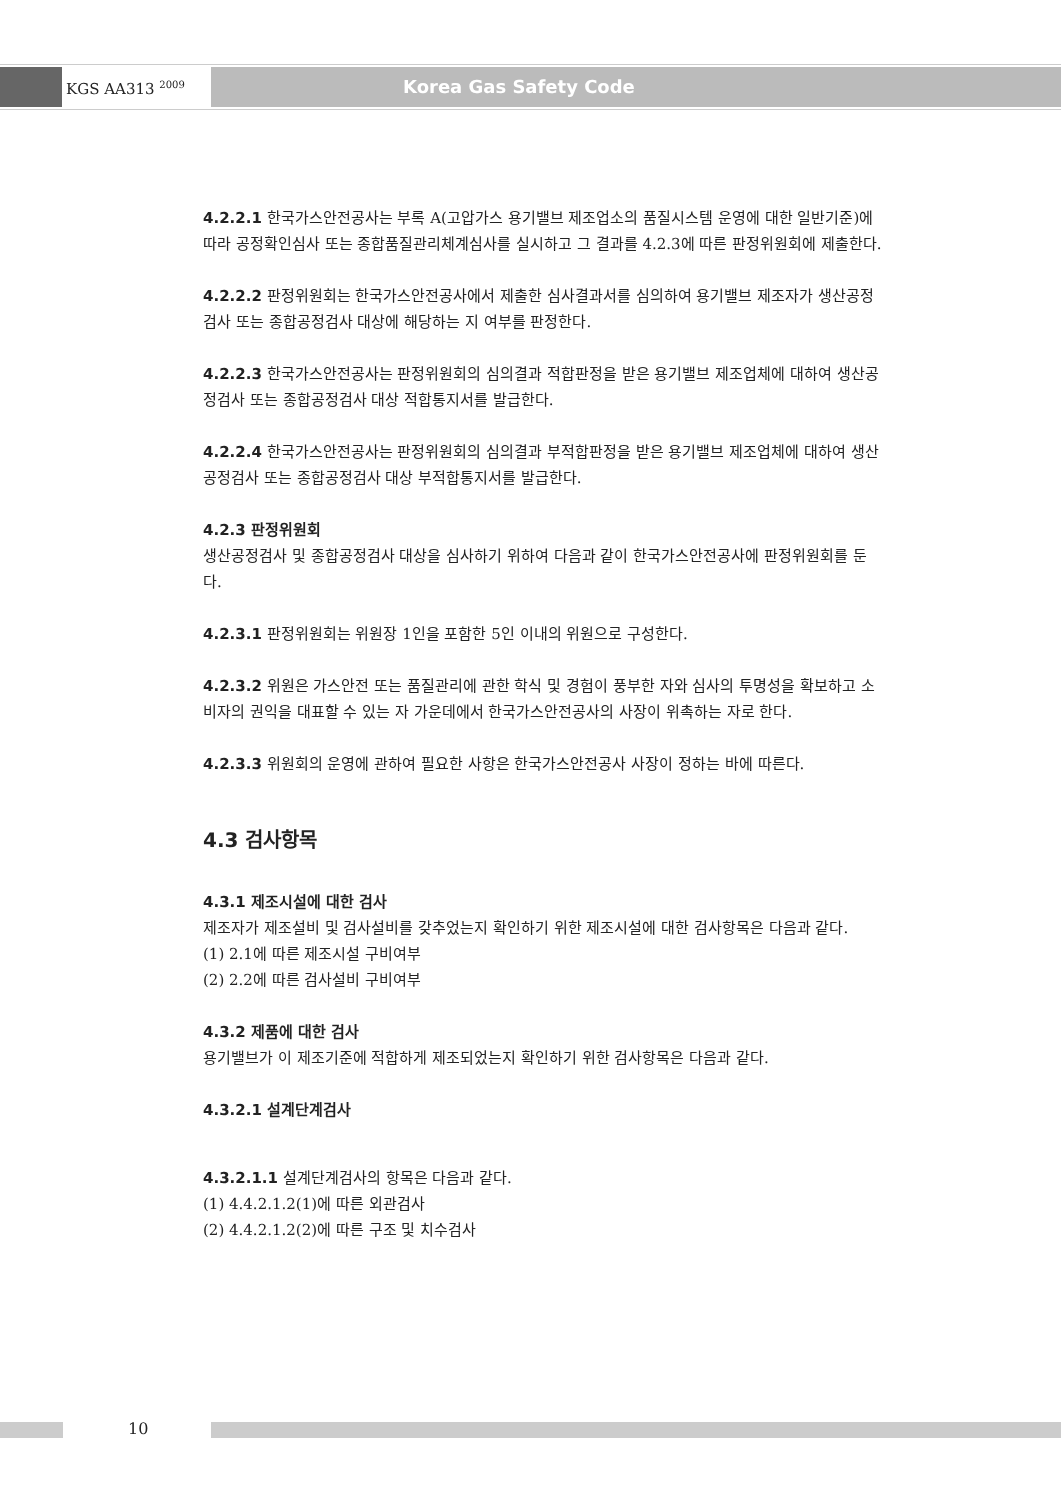KGS AA313 <sup>2009</sup> Korea Gas Safety Code
4.2.2.1 한국가스안전공사는 부록 A(고압가스 용기밸브 제조업소의 품질시스템 운영에 대한 일반기준)에 따라 공정확인심사 또는 종합품질관리체계심사를 실시하고 그 결과를 4.2.3에 따른 판정위원회에 제출한다.
4.2.2.2 판정위원회는 한국가스안전공사에서 제출한 심사결과서를 심의하여 용기밸브 제조자가 생산공정검사 또는 종합공정검사 대상에 해당하는 지 여부를 판정한다.
4.2.2.3 한국가스안전공사는 판정위원회의 심의결과 적합판정을 받은 용기밸브 제조업체에 대하여 생산공정검사 또는 종합공정검사 대상 적합통지서를 발급한다.
4.2.2.4 한국가스안전공사는 판정위원회의 심의결과 부적합판정을 받은 용기밸브 제조업체에 대하여 생산공정검사 또는 종합공정검사 대상 부적합통지서를 발급한다.
4.2.3 판정위원회
생산공정검사 및 종합공정검사 대상을 심사하기 위하여 다음과 같이 한국가스안전공사에 판정위원회를 둔다.
4.2.3.1 판정위원회는 위원장 1인을 포함한 5인 이내의 위원으로 구성한다.
4.2.3.2 위원은 가스안전 또는 품질관리에 관한 학식 및 경험이 풍부한 자와 심사의 투명성을 확보하고 소비자의 권익을 대표할 수 있는 자 가운데에서 한국가스안전공사의 사장이 위촉하는 자로 한다.
4.2.3.3 위원회의 운영에 관하여 필요한 사항은 한국가스안전공사 사장이 정하는 바에 따른다.
4.3 검사항목
4.3.1 제조시설에 대한 검사
제조자가 제조설비 및 검사설비를 갖추었는지 확인하기 위한 제조시설에 대한 검사항목은 다음과 같다.
(1) 2.1에 따른 제조시설 구비여부
(2) 2.2에 따른 검사설비 구비여부
4.3.2 제품에 대한 검사
용기밸브가 이 제조기준에 적합하게 제조되었는지 확인하기 위한 검사항목은 다음과 같다.
4.3.2.1 설계단계검사
4.3.2.1.1 설계단계검사의 항목은 다음과 같다.
(1) 4.4.2.1.2(1)에 따른 외관검사
(2) 4.4.2.1.2(2)에 따른 구조 및 치수검사
10